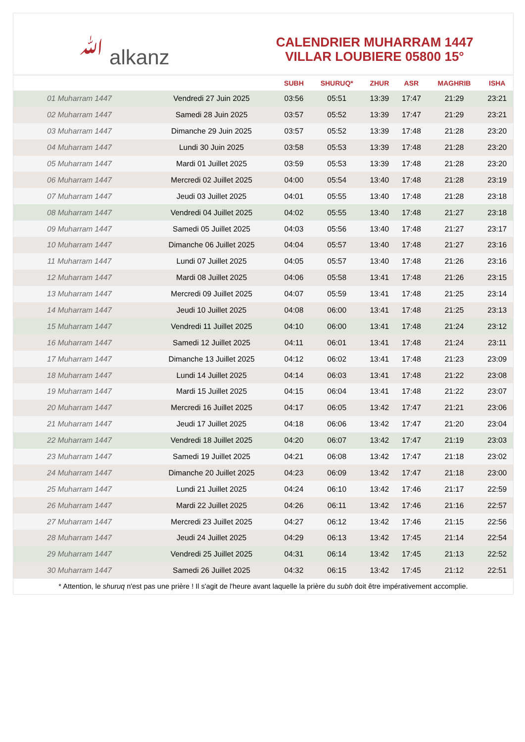ﷲ alkanz
CALENDRIER MUHARRAM 1447
VILLAR LOUBIERE 05800 15°
| | | SUBH | SHURUQ* | ZHUR | ASR | MAGHRIB | ISHA |
| --- | --- | --- | --- | --- | --- | --- | --- |
| 01 Muharram 1447 | Vendredi 27 Juin 2025 | 03:56 | 05:51 | 13:39 | 17:47 | 21:29 | 23:21 |
| 02 Muharram 1447 | Samedi 28 Juin 2025 | 03:57 | 05:52 | 13:39 | 17:47 | 21:29 | 23:21 |
| 03 Muharram 1447 | Dimanche 29 Juin 2025 | 03:57 | 05:52 | 13:39 | 17:48 | 21:28 | 23:20 |
| 04 Muharram 1447 | Lundi 30 Juin 2025 | 03:58 | 05:53 | 13:39 | 17:48 | 21:28 | 23:20 |
| 05 Muharram 1447 | Mardi 01 Juillet 2025 | 03:59 | 05:53 | 13:39 | 17:48 | 21:28 | 23:20 |
| 06 Muharram 1447 | Mercredi 02 Juillet 2025 | 04:00 | 05:54 | 13:40 | 17:48 | 21:28 | 23:19 |
| 07 Muharram 1447 | Jeudi 03 Juillet 2025 | 04:01 | 05:55 | 13:40 | 17:48 | 21:28 | 23:18 |
| 08 Muharram 1447 | Vendredi 04 Juillet 2025 | 04:02 | 05:55 | 13:40 | 17:48 | 21:27 | 23:18 |
| 09 Muharram 1447 | Samedi 05 Juillet 2025 | 04:03 | 05:56 | 13:40 | 17:48 | 21:27 | 23:17 |
| 10 Muharram 1447 | Dimanche 06 Juillet 2025 | 04:04 | 05:57 | 13:40 | 17:48 | 21:27 | 23:16 |
| 11 Muharram 1447 | Lundi 07 Juillet 2025 | 04:05 | 05:57 | 13:40 | 17:48 | 21:26 | 23:16 |
| 12 Muharram 1447 | Mardi 08 Juillet 2025 | 04:06 | 05:58 | 13:41 | 17:48 | 21:26 | 23:15 |
| 13 Muharram 1447 | Mercredi 09 Juillet 2025 | 04:07 | 05:59 | 13:41 | 17:48 | 21:25 | 23:14 |
| 14 Muharram 1447 | Jeudi 10 Juillet 2025 | 04:08 | 06:00 | 13:41 | 17:48 | 21:25 | 23:13 |
| 15 Muharram 1447 | Vendredi 11 Juillet 2025 | 04:10 | 06:00 | 13:41 | 17:48 | 21:24 | 23:12 |
| 16 Muharram 1447 | Samedi 12 Juillet 2025 | 04:11 | 06:01 | 13:41 | 17:48 | 21:24 | 23:11 |
| 17 Muharram 1447 | Dimanche 13 Juillet 2025 | 04:12 | 06:02 | 13:41 | 17:48 | 21:23 | 23:09 |
| 18 Muharram 1447 | Lundi 14 Juillet 2025 | 04:14 | 06:03 | 13:41 | 17:48 | 21:22 | 23:08 |
| 19 Muharram 1447 | Mardi 15 Juillet 2025 | 04:15 | 06:04 | 13:41 | 17:48 | 21:22 | 23:07 |
| 20 Muharram 1447 | Mercredi 16 Juillet 2025 | 04:17 | 06:05 | 13:42 | 17:47 | 21:21 | 23:06 |
| 21 Muharram 1447 | Jeudi 17 Juillet 2025 | 04:18 | 06:06 | 13:42 | 17:47 | 21:20 | 23:04 |
| 22 Muharram 1447 | Vendredi 18 Juillet 2025 | 04:20 | 06:07 | 13:42 | 17:47 | 21:19 | 23:03 |
| 23 Muharram 1447 | Samedi 19 Juillet 2025 | 04:21 | 06:08 | 13:42 | 17:47 | 21:18 | 23:02 |
| 24 Muharram 1447 | Dimanche 20 Juillet 2025 | 04:23 | 06:09 | 13:42 | 17:47 | 21:18 | 23:00 |
| 25 Muharram 1447 | Lundi 21 Juillet 2025 | 04:24 | 06:10 | 13:42 | 17:46 | 21:17 | 22:59 |
| 26 Muharram 1447 | Mardi 22 Juillet 2025 | 04:26 | 06:11 | 13:42 | 17:46 | 21:16 | 22:57 |
| 27 Muharram 1447 | Mercredi 23 Juillet 2025 | 04:27 | 06:12 | 13:42 | 17:46 | 21:15 | 22:56 |
| 28 Muharram 1447 | Jeudi 24 Juillet 2025 | 04:29 | 06:13 | 13:42 | 17:45 | 21:14 | 22:54 |
| 29 Muharram 1447 | Vendredi 25 Juillet 2025 | 04:31 | 06:14 | 13:42 | 17:45 | 21:13 | 22:52 |
| 30 Muharram 1447 | Samedi 26 Juillet 2025 | 04:32 | 06:15 | 13:42 | 17:45 | 21:12 | 22:51 |
* Attention, le shuruq n'est pas une prière ! Il s'agit de l'heure avant laquelle la prière du subh doit être impérativement accomplie.